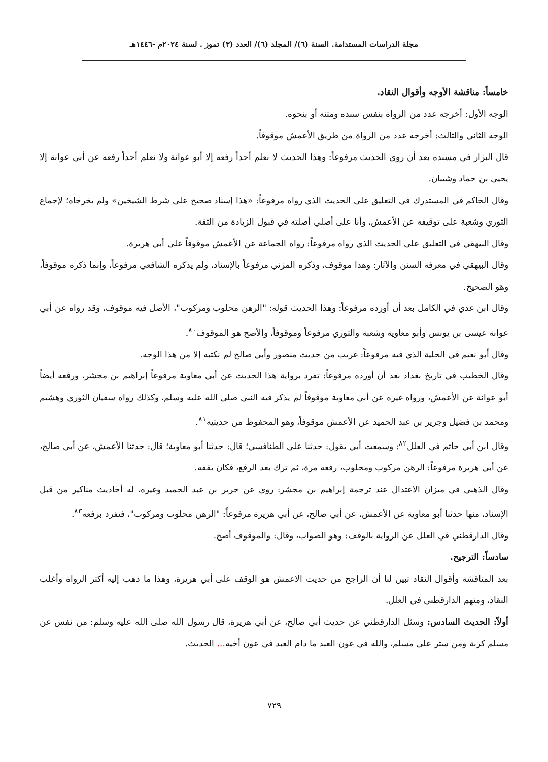مجلة الدراسات المستدامة. السنة (٦)/ المجلد (٦)/ العدد (٣) تموز . لسنة ٢٠٢٤م -١٤٤٦هـ
خامساً: مناقشة الأوجه وأقوال النقاد.
الوجه الأول: أخرجه عدد من الرواة بنفس سنده ومتنه أو بنحوه.
الوجه الثاني والثالث: أخرجه عدد من الرواة من طريق الأعمش موقوفاً.
قال البزار في مسنده بعد أن روى الحديث مرفوعاً: وهذا الحديث لا نعلم أحداً رفعه إلا أبو عوانة ولا نعلم أحداً رفعه عن أبي عوانة إلا يحيى بن حماد وشيبان.
وقال الحاكم في المستدرك في التعليق على الحديث الذي رواه مرفوعاً: «هذا إسناد صحيح على شرط الشيخين» ولم يخرجاه؛ لإجماع الثوري وشعبة على توقيفه عن الأعمش، وأنا على أصلي أصلته في قبول الزيادة من الثقة.
وقال البيهقي في التعليق على الحديث الذي رواه مرفوعاً: رواه الجماعة عن الأعمش موقوفاً على أبي هريرة.
وقال البيهقي في معرفة السنن والآثار: وهذا موقوف، وذكره المزني مرفوعاً بالإسناد، ولم يذكره الشافعي مرفوعاً، وإنما ذكره موقوفاً، وهو الصحيح.
وقال ابن عدي في الكامل بعد أن أورده مرفوعاً: وهذا الحديث قوله: "الرهن محلوب ومركوب"، الأصل فيه موقوف، وقد رواه عن أبي عوانة عيسى بن يونس وأبو معاوية وشعبة والثوري مرفوعاً وموقوفاً، والأصح هو الموقوف<sup>٨٠</sup>.
وقال أبو نعيم في الحلية الذي فيه مرفوعاً: غريب من حديث منصور وأبي صالح لم نكتبه إلا من هذا الوجه.
وقال الخطيب في تاريخ بغداد بعد أن أورده مرفوعاً: تفرد برواية هذا الحديث عن أبي معاوية مرفوعاً إبراهيم بن مجشر، ورفعه أيضاً أبو عوانة عن الأعمش، ورواه غيره عن أبي معاوية موقوفاً لم يذكر فيه النبي صلى الله عليه وسلم، وكذلك رواه سفيان الثوري وهشيم ومحمد بن فضيل وجرير بن عبد الحميد عن الأعمش موقوفاً، وهو المحفوظ من حديثيه<sup>٨١</sup>.
وقال ابن أبي حاتم في العلل<sup>٨٢</sup>: وسمعت أبي يقول: حدثنا علي الطنافسي؛ قال: حدثنا أبو معاوية؛ قال: حدثنا الأعمش، عن أبي صالح، عن أبي هريرة مرفوعاً: الرهن مركوب ومحلوب، رفعه مرة، ثم ترك بعد الرفع، فكان يقفه.
وقال الذهبي في ميزان الاعتدال عند ترجمة إبراهيم بن مجشر: روى عن جرير بن عبد الحميد وغيره، له أحاديث مناكير من قبل الإسناد، منها حدثنا أبو معاوية عن الأعمش، عن أبي صالح، عن أبي هريرة مرفوعاً: "الرهن محلوب ومركوب"، فتفرد برفعه<sup>٨٣</sup>.
وقال الدارقطني في العلل عن الرواية بالوقف: وهو الصواب، وقال: والموقوف أصح.
سادساً: الترجيح.
بعد المناقشة وأقوال النقاد تبين لنا أن الراجح من حديث الاعمش هو الوقف على أبي هريرة، وهذا ما ذهب إليه أكثر الرواة وأغلب النقاد، ومنهم الدارقطني في العلل.
أولاً: الحديث السادس: وسئل الدارقطني عن حديث أبي صالح، عن أبي هريرة، قال رسول الله صلى الله عليه وسلم: من نفس عن مسلم كربة ومن ستر على مسلم، والله في عون العبد ما دام العبد في عون أخيه... الحديث.
٧٢٩